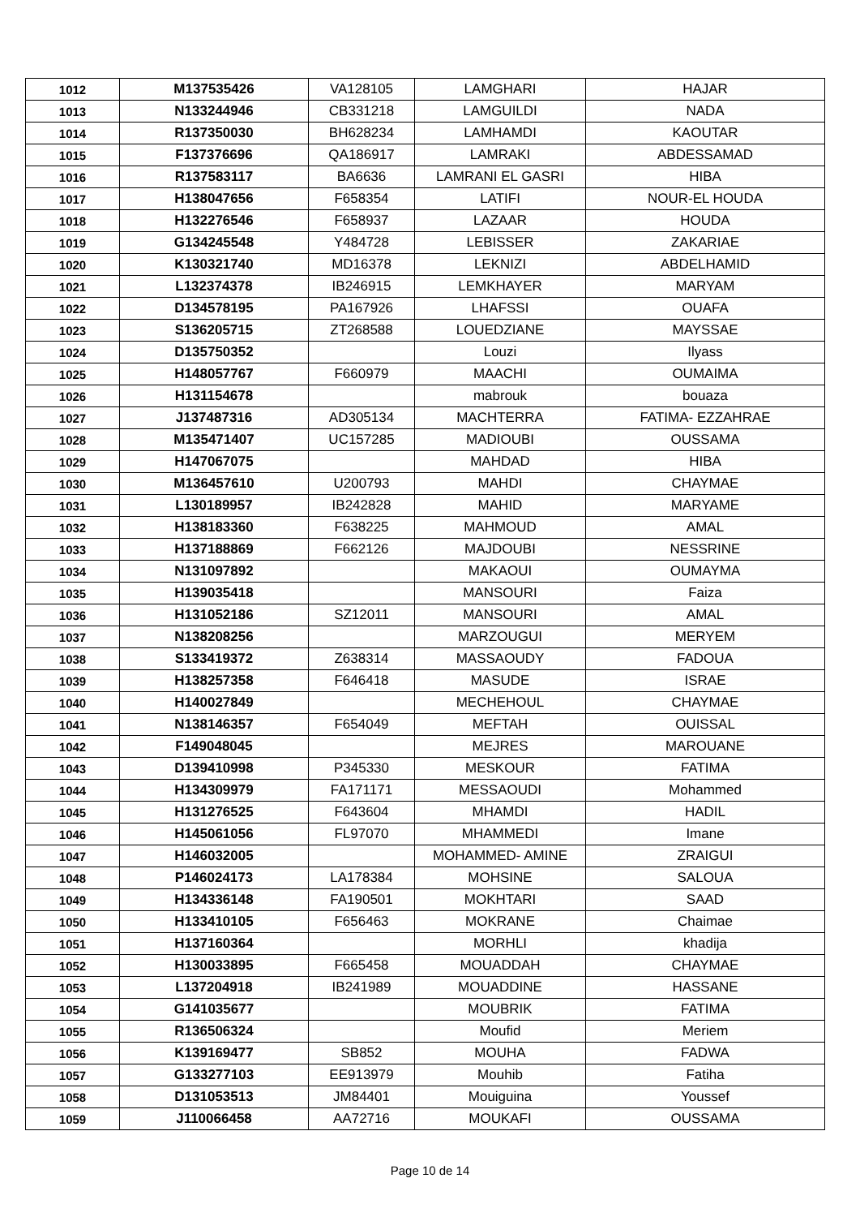| 1012 | M137535426 | VA128105 | LAMGHARI | HAJAR |
| 1013 | N133244946 | CB331218 | LAMGUILDI | NADA |
| 1014 | R137350030 | BH628234 | LAMHAMDI | KAOUTAR |
| 1015 | F137376696 | QA186917 | LAMRAKI | ABDESSAMAD |
| 1016 | R137583117 | BA6636 | LAMRANI EL GASRI | HIBA |
| 1017 | H138047656 | F658354 | LATIFI | NOUR-EL HOUDA |
| 1018 | H132276546 | F658937 | LAZAAR | HOUDA |
| 1019 | G134245548 | Y484728 | LEBISSER | ZAKARIAE |
| 1020 | K130321740 | MD16378 | LEKNIZI | ABDELHAMID |
| 1021 | L132374378 | IB246915 | LEMKHAYER | MARYAM |
| 1022 | D134578195 | PA167926 | LHAFSSI | OUAFA |
| 1023 | S136205715 | ZT268588 | LOUEDZIANE | MAYSSAE |
| 1024 | D135750352 | | Louzi | Ilyass |
| 1025 | H148057767 | F660979 | MAACHI | OUMAIMA |
| 1026 | H131154678 | | mabrouk | bouaza |
| 1027 | J137487316 | AD305134 | MACHTERRA | FATIMA- EZZAHRAE |
| 1028 | M135471407 | UC157285 | MADIOUBI | OUSSAMA |
| 1029 | H147067075 | | MAHDAD | HIBA |
| 1030 | M136457610 | U200793 | MAHDI | CHAYMAE |
| 1031 | L130189957 | IB242828 | MAHID | MARYAME |
| 1032 | H138183360 | F638225 | MAHMOUD | AMAL |
| 1033 | H137188869 | F662126 | MAJDOUBI | NESSRINE |
| 1034 | N131097892 | | MAKAOUI | OUMAYMA |
| 1035 | H139035418 | | MANSOURI | Faiza |
| 1036 | H131052186 | SZ12011 | MANSOURI | AMAL |
| 1037 | N138208256 | | MARZOUGUI | MERYEM |
| 1038 | S133419372 | Z638314 | MASSAOUDY | FADOUA |
| 1039 | H138257358 | F646418 | MASUDE | ISRAE |
| 1040 | H140027849 | | MECHEHOUL | CHAYMAE |
| 1041 | N138146357 | F654049 | MEFTAH | OUISSAL |
| 1042 | F149048045 | | MEJRES | MAROUANE |
| 1043 | D139410998 | P345330 | MESKOUR | FATIMA |
| 1044 | H134309979 | FA171171 | MESSAOUDI | Mohammed |
| 1045 | H131276525 | F643604 | MHAMDI | HADIL |
| 1046 | H145061056 | FL97070 | MHAMMEDI | Imane |
| 1047 | H146032005 | | MOHAMMED- AMINE | ZRAIGUI |
| 1048 | P146024173 | LA178384 | MOHSINE | SALOUA |
| 1049 | H134336148 | FA190501 | MOKHTARI | SAAD |
| 1050 | H133410105 | F656463 | MOKRANE | Chaimae |
| 1051 | H137160364 | | MORHLI | khadija |
| 1052 | H130033895 | F665458 | MOUADDAH | CHAYMAE |
| 1053 | L137204918 | IB241989 | MOUADDINE | HASSANE |
| 1054 | G141035677 | | MOUBRIK | FATIMA |
| 1055 | R136506324 | | Moufid | Meriem |
| 1056 | K139169477 | SB852 | MOUHA | FADWA |
| 1057 | G133277103 | EE913979 | Mouhib | Fatiha |
| 1058 | D131053513 | JM84401 | Mouiguina | Youssef |
| 1059 | J110066458 | AA72716 | MOUKAFI | OUSSAMA |
Page 10 de 14